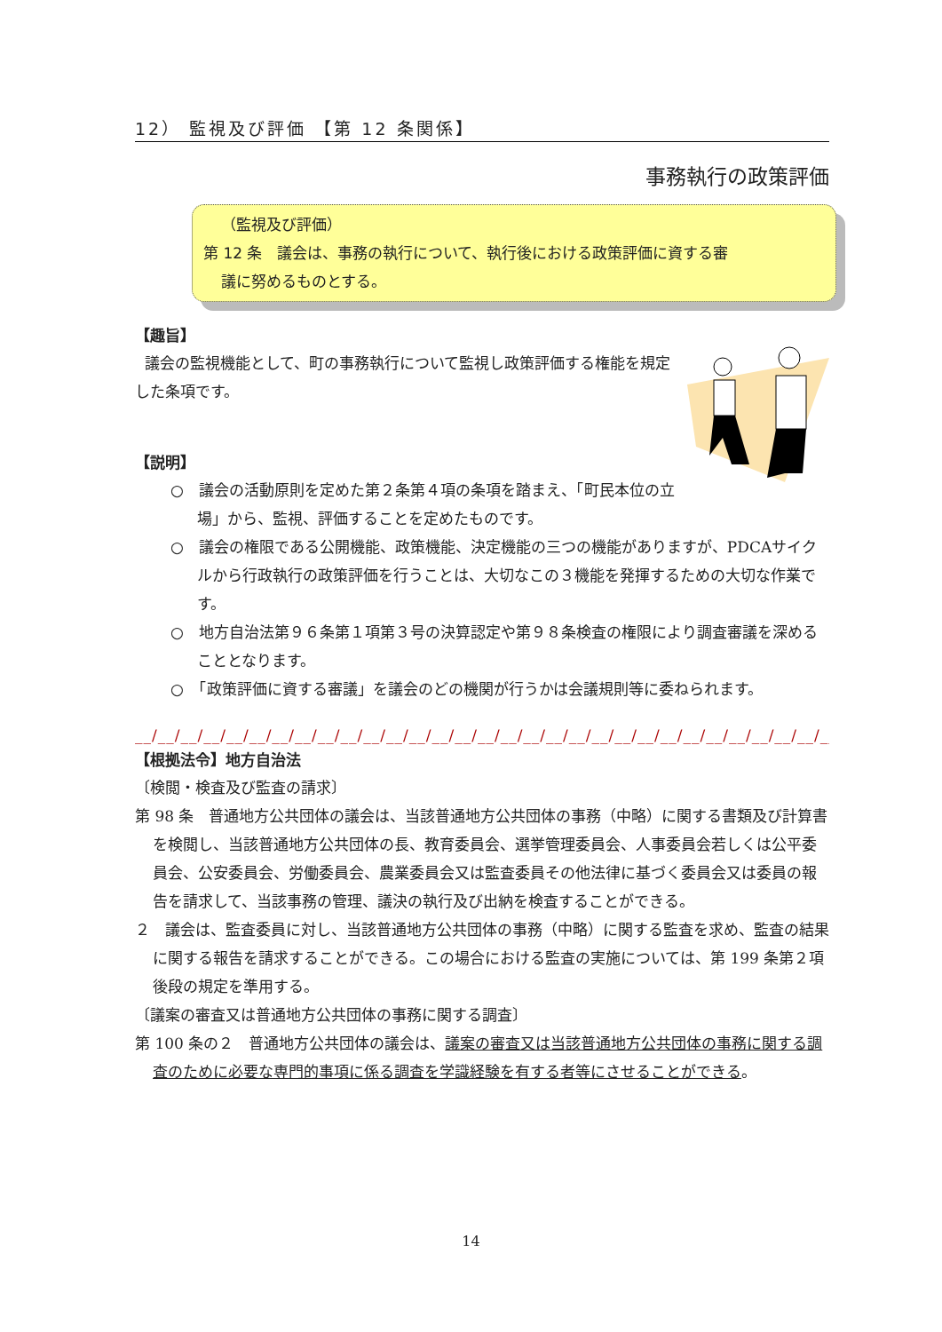12） 監視及び評価 【第 12 条関係】
事務執行の政策評価
（監視及び評価）
第 12 条　議会は、事務の執行について、執行後における政策評価に資する審
議に努めるものとする。
【趣旨】
議会の監視機能として、町の事務執行について監視し政策評価する権能を規定した条項です。
【説明】
○　議会の活動原則を定めた第２条第４項の条項を踏まえ、「町民本位の立場」から、監視、評価することを定めたものです。
○　議会の権限である公開機能、政策機能、決定機能の三つの機能がありますが、PDCAサイクルから行政執行の政策評価を行うことは、大切なこの３機能を発揮するための大切な作業です。
○　地方自治法第９６条第１項第３号の決算認定や第９８条検査の権限により調査審議を深めることとなります。
○　「政策評価に資する審議」を議会のどの機関が行うかは会議規則等に委ねられます。
__/__/__/__/__/__/__/__/__/__/__/__/__/__/__/__/__/__/__/__/__/__/__/__/__/__/__/__/__/__/__/__/__/__/
【根拠法令】地方自治法
〔検閲・検査及び監査の請求〕
第 98 条　普通地方公共団体の議会は、当該普通地方公共団体の事務（中略）に関する書類及び計算書を検閲し、当該普通地方公共団体の長、教育委員会、選挙管理委員会、人事委員会若しくは公平委員会、公安委員会、労働委員会、農業委員会又は監査委員その他法律に基づく委員会又は委員の報告を請求して、当該事務の管理、議決の執行及び出納を検査することができる。
２　議会は、監査委員に対し、当該普通地方公共団体の事務（中略）に関する監査を求め、監査の結果に関する報告を請求することができる。この場合における監査の実施については、第 199 条第２項後段の規定を準用する。
〔議案の審査又は普通地方公共団体の事務に関する調査〕
第 100 条の２　普通地方公共団体の議会は、議案の審査又は当該普通地方公共団体の事務に関する調査のために必要な専門的事項に係る調査を学識経験を有する者等にさせることができる。
14